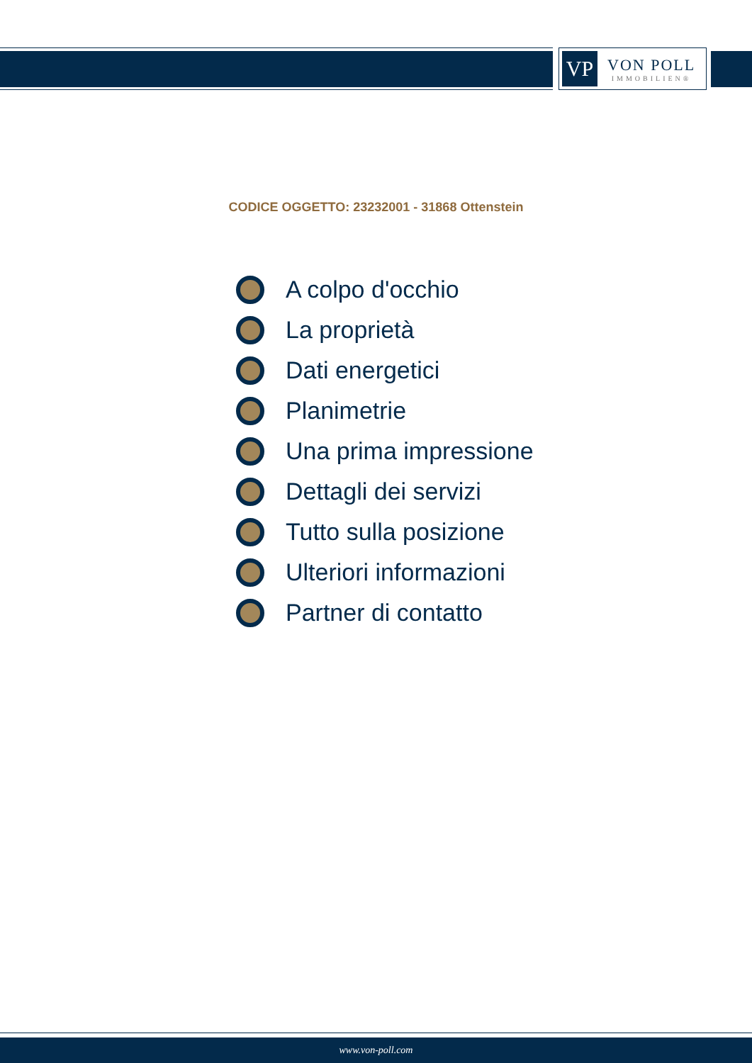VP
VON POLL
IMMOBILIEN®
CODICE OGGETTO: 23232001 - 31868 Ottenstein
A colpo d'occhio
La proprietà
Dati energetici
Planimetrie
Una prima impressione
Dettagli dei servizi
Tutto sulla posizione
Ulteriori informazioni
Partner di contatto
www.von-poll.com